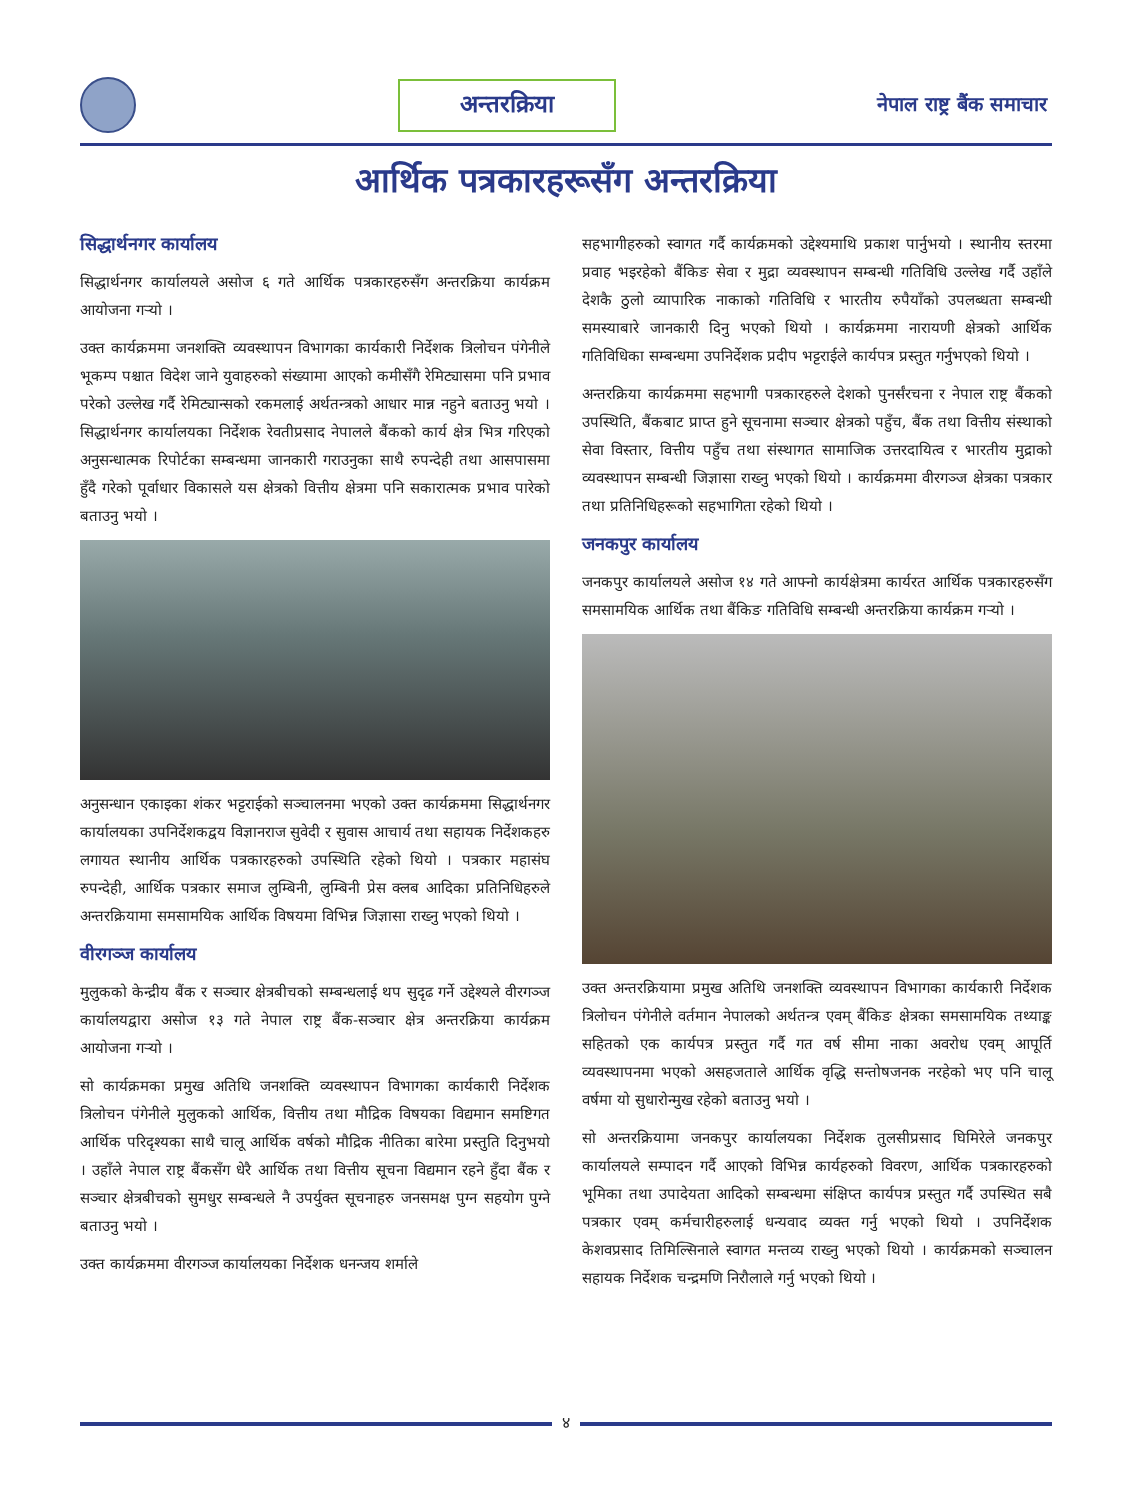अन्तरक्रिया
नेपाल राष्ट्र बैंक समाचार
आर्थिक पत्रकारहरूसँग अन्तरक्रिया
सिद्धार्थनगर कार्यालय
सिद्धार्थनगर कार्यालयले असोज ६ गते आर्थिक पत्रकारहरुसँग अन्तरक्रिया कार्यक्रम आयोजना गऱ्यो ।
उक्त कार्यक्रममा जनशक्ति व्यवस्थापन विभागका कार्यकारी निर्देशक त्रिलोचन पंगेनीले भूकम्प पश्चात विदेश जाने युवाहरुको संख्यामा आएको कमीसँगै रेमिट्यासमा पनि प्रभाव परेको उल्लेख गर्दै रेमिट्यान्सको रकमलाई अर्थतन्त्रको आधार मान्न नहुने बताउनु भयो । सिद्धार्थनगर कार्यालयका निर्देशक रेवतीप्रसाद नेपालले बैंकको कार्य क्षेत्र भित्र गरिएको अनुसन्धात्मक रिपोर्टका सम्बन्धमा जानकारी गराउनुका साथै रुपन्देही तथा आसपासमा हुँदै गरेको पूर्वाधार विकासले यस क्षेत्रको वित्तीय क्षेत्रमा पनि सकारात्मक प्रभाव पारेको बताउनु भयो ।
अनुसन्धान एकाइका शंकर भट्टराईको सञ्चालनमा भएको उक्त कार्यक्रममा सिद्धार्थनगर कार्यालयका उपनिर्देशकद्वय विज्ञानराज सुवेदी र सुवास आचार्य तथा सहायक निर्देशकहरु लगायत स्थानीय आर्थिक पत्रकारहरुको उपस्थिति रहेको थियो । पत्रकार महासंघ रुपन्देही, आर्थिक पत्रकार समाज लुम्बिनी, लुम्बिनी प्रेस क्लब आदिका प्रतिनिधिहरुले अन्तरक्रियामा समसामयिक आर्थिक विषयमा विभिन्न जिज्ञासा राख्नु भएको थियो ।
वीरगञ्ज कार्यालय
मुलुकको केन्द्रीय बैंक र सञ्चार क्षेत्रबीचको सम्बन्धलाई थप सुदृढ गर्ने उद्देश्यले वीरगञ्ज कार्यालयद्वारा असोज १३ गते नेपाल राष्ट्र बैंक-सञ्चार क्षेत्र अन्तरक्रिया कार्यक्रम आयोजना गऱ्यो ।
सो कार्यक्रमका प्रमुख अतिथि जनशक्ति व्यवस्थापन विभागका कार्यकारी निर्देशक त्रिलोचन पंगेनीले मुलुकको आर्थिक, वित्तीय तथा मौद्रिक विषयका विद्यमान समष्टिगत आर्थिक परिदृश्यका साथै चालू आर्थिक वर्षको मौद्रिक नीतिका बारेमा प्रस्तुति दिनुभयो । उहाँले नेपाल राष्ट्र बैंकसँग धेरै आर्थिक तथा वित्तीय सूचना विद्यमान रहने हुँदा बैंक र सञ्चार क्षेत्रबीचको सुमधुर सम्बन्धले नै उपर्युक्त सूचनाहरु जनसमक्ष पुग्न सहयोग पुग्ने बताउनु भयो ।
उक्त कार्यक्रममा वीरगञ्ज कार्यालयका निर्देशक धनन्जय शर्माले
सहभागीहरुको स्वागत गर्दै कार्यक्रमको उद्देश्यमाथि प्रकाश पार्नुभयो । स्थानीय स्तरमा प्रवाह भइरहेको बैंकिङ सेवा र मुद्रा व्यवस्थापन सम्बन्धी गतिविधि उल्लेख गर्दै उहाँले देशकै ठुलो व्यापारिक नाकाको गतिविधि र भारतीय रुपैयाँको उपलब्धता सम्बन्धी समस्याबारे जानकारी दिनु भएको थियो । कार्यक्रममा नारायणी क्षेत्रको आर्थिक गतिविधिका सम्बन्धमा उपनिर्देशक प्रदीप भट्टराईले कार्यपत्र प्रस्तुत गर्नुभएको थियो ।
अन्तरक्रिया कार्यक्रममा सहभागी पत्रकारहरुले देशको पुनर्संरचना र नेपाल राष्ट्र बैंकको उपस्थिति, बैंकबाट प्राप्त हुने सूचनामा सञ्चार क्षेत्रको पहुँच, बैंक तथा वित्तीय संस्थाको सेवा विस्तार, वित्तीय पहुँच तथा संस्थागत सामाजिक उत्तरदायित्व र भारतीय मुद्राको व्यवस्थापन सम्बन्धी जिज्ञासा राख्नु भएको थियो । कार्यक्रममा वीरगञ्ज क्षेत्रका पत्रकार तथा प्रतिनिधिहरूको सहभागिता रहेको थियो ।
जनकपुर कार्यालय
जनकपुर कार्यालयले असोज १४ गते आफ्नो कार्यक्षेत्रमा कार्यरत आर्थिक पत्रकारहरुसँग समसामयिक आर्थिक तथा बैंकिङ गतिविधि सम्बन्धी अन्तरक्रिया कार्यक्रम गऱ्यो ।
उक्त अन्तरक्रियामा प्रमुख अतिथि जनशक्ति व्यवस्थापन विभागका कार्यकारी निर्देशक त्रिलोचन पंगेनीले वर्तमान नेपालको अर्थतन्त्र एवम् बैंकिङ क्षेत्रका समसामयिक तथ्याङ्क सहितको एक कार्यपत्र प्रस्तुत गर्दै गत वर्ष सीमा नाका अवरोध एवम् आपूर्ति व्यवस्थापनमा भएको असहजताले आर्थिक वृद्धि सन्तोषजनक नरहेको भए पनि चालू वर्षमा यो सुधारोन्मुख रहेको बताउनु भयो ।
सो अन्तरक्रियामा जनकपुर कार्यालयका निर्देशक तुलसीप्रसाद घिमिरेले जनकपुर कार्यालयले सम्पादन गर्दै आएको विभिन्न कार्यहरुको विवरण, आर्थिक पत्रकारहरुको भूमिका तथा उपादेयता आदिको सम्बन्धमा संक्षिप्त कार्यपत्र प्रस्तुत गर्दै उपस्थित सबै पत्रकार एवम् कर्मचारीहरुलाई धन्यवाद व्यक्त गर्नु भएको थियो । उपनिर्देशक केशवप्रसाद तिमिल्सिनाले स्वागत मन्तव्य राख्नु भएको थियो । कार्यक्रमको सञ्चालन सहायक निर्देशक चन्द्रमणि निरौलाले गर्नु भएको थियो ।
४